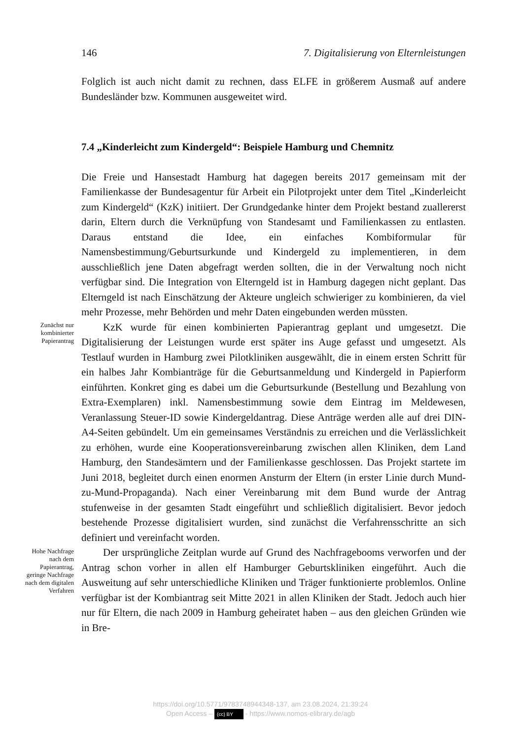146 7. Digitalisierung von Elternleistungen
Folglich ist auch nicht damit zu rechnen, dass ELFE in größerem Ausmaß auf andere Bundesländer bzw. Kommunen ausgeweitet wird.
7.4 „Kinderleicht zum Kindergeld“: Beispiele Hamburg und Chemnitz
Die Freie und Hansestadt Hamburg hat dagegen bereits 2017 gemeinsam mit der Familienkasse der Bundesagentur für Arbeit ein Pilotprojekt unter dem Titel „Kinderleicht zum Kindergeld“ (KzK) initiiert. Der Grundgedanke hinter dem Projekt bestand zuallererst darin, Eltern durch die Verknüpfung von Standesamt und Familienkassen zu entlasten. Daraus entstand die Idee, ein einfaches Kombiformular für Namensbestimmung/Geburtsurkunde und Kindergeld zu implementieren, in dem ausschließlich jene Daten abgefragt werden sollten, die in der Verwaltung noch nicht verfügbar sind. Die Integration von Elterngeld ist in Hamburg dagegen nicht geplant. Das Elterngeld ist nach Einschätzung der Akteure ungleich schwieriger zu kombinieren, da viel mehr Prozesse, mehr Behörden und mehr Daten eingebunden werden müssten.
Zunächst nur kombinierter Papierantrag
KzK wurde für einen kombinierten Papierantrag geplant und umgesetzt. Die Digitalisierung der Leistungen wurde erst später ins Auge gefasst und umgesetzt. Als Testlauf wurden in Hamburg zwei Pilotkliniken ausgewählt, die in einem ersten Schritt für ein halbes Jahr Kombianträge für die Geburtsanmeldung und Kindergeld in Papierform einführten. Konkret ging es dabei um die Geburtsurkunde (Bestellung und Bezahlung von Extra-Exemplaren) inkl. Namensbestimmung sowie dem Eintrag im Meldewesen, Veranlassung Steuer-ID sowie Kindergeldantrag. Diese Anträge werden alle auf drei DIN-A4-Seiten gebündelt. Um ein gemeinsames Verständnis zu erreichen und die Verlässlichkeit zu erhöhen, wurde eine Kooperationsvereinbarung zwischen allen Kliniken, dem Land Hamburg, den Standesämtern und der Familienkasse geschlossen. Das Projekt startete im Juni 2018, begleitet durch einen enormen Ansturm der Eltern (in erster Linie durch Mund-zu-Mund-Propaganda). Nach einer Vereinbarung mit dem Bund wurde der Antrag stufenweise in der gesamten Stadt eingeführt und schließlich digitalisiert. Bevor jedoch bestehende Prozesse digitalisiert wurden, sind zunächst die Verfahrensschritte an sich definiert und vereinfacht worden.
Hohe Nachfrage nach dem Papierantrag, geringe Nachfrage nach dem digitalen Verfahren
Der ursprüngliche Zeitplan wurde auf Grund des Nachfragebooms verworfen und der Antrag schon vorher in allen elf Hamburger Geburtskliniken eingeführt. Auch die Ausweitung auf sehr unterschiedliche Kliniken und Träger funktionierte problemlos. Online verfügbar ist der Kombiantrag seit Mitte 2021 in allen Kliniken der Stadt. Jedoch auch hier nur für Eltern, die nach 2009 in Hamburg geheiratet haben – aus den gleichen Gründen wie in Bre-
https://doi.org/10.5771/9783748944348-137, am 23.08.2024, 21:39:24
Open Access – (cc) BY - https://www.nomos-elibrary.de/agb